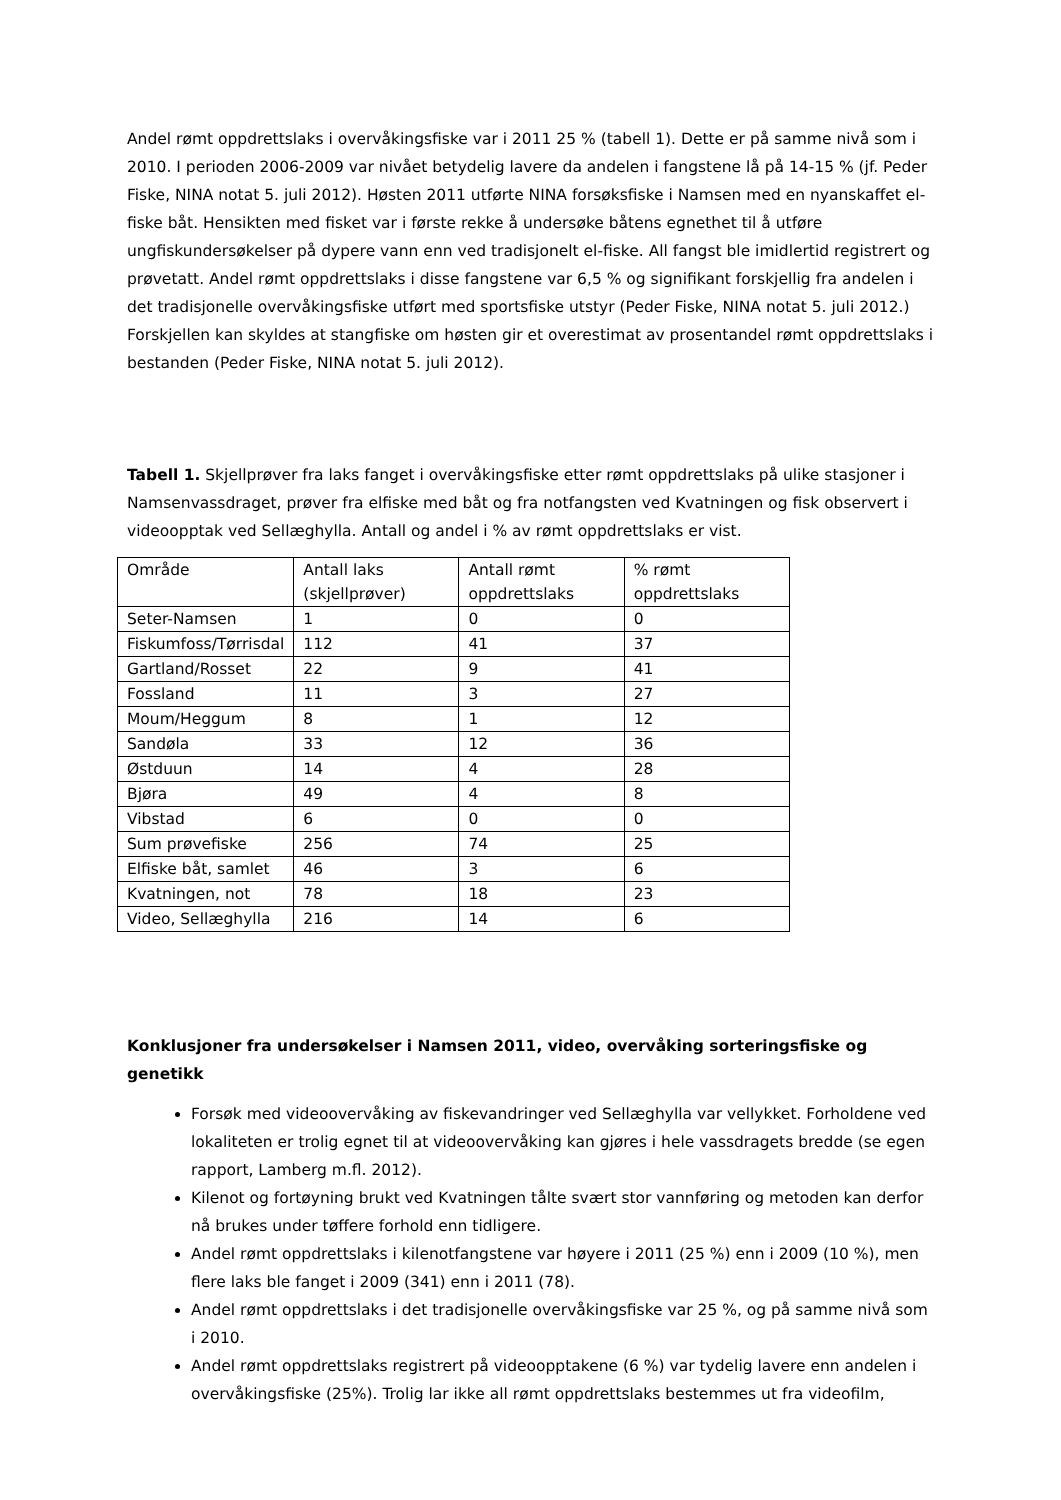Andel rømt oppdrettslaks i overvåkingsfiske var i 2011 25 % (tabell 1). Dette er på samme nivå som i 2010. I perioden 2006-2009 var nivået betydelig lavere da andelen i fangstene lå på 14-15 % (jf. Peder Fiske, NINA notat 5. juli 2012). Høsten 2011 utførte NINA forsøksfiske i Namsen med en nyanskaffet el-fiske båt. Hensikten med fisket var i første rekke å undersøke båtens egnethet til å utføre ungfiskundersøkelser på dypere vann enn ved tradisjonelt el-fiske. All fangst ble imidlertid registrert og prøvetatt. Andel rømt oppdrettslaks i disse fangstene var 6,5 % og signifikant forskjellig fra andelen i det tradisjonelle overvåkingsfiske utført med sportsfiske utstyr (Peder Fiske, NINA notat 5. juli 2012.) Forskjellen kan skyldes at stangfiske om høsten gir et overestimat av prosentandel rømt oppdrettslaks i bestanden (Peder Fiske, NINA notat 5. juli 2012).
Tabell 1. Skjellprøver fra laks fanget i overvåkingsfiske etter rømt oppdrettslaks på ulike stasjoner i Namsenvassdraget, prøver fra elfiske med båt og fra notfangsten ved Kvatningen og fisk observert i videoopptak ved Sellæghylla. Antall og andel i % av rømt oppdrettslaks er vist.
| Område | Antall laks (skjellprøver) | Antall rømt oppdrettslaks | % rømt oppdrettslaks |
| Seter-Namsen | 1 | 0 | 0 |
| Fiskumfoss/Tørrisdal | 112 | 41 | 37 |
| Gartland/Rosset | 22 | 9 | 41 |
| Fossland | 11 | 3 | 27 |
| Moum/Heggum | 8 | 1 | 12 |
| Sandøla | 33 | 12 | 36 |
| Østduun | 14 | 4 | 28 |
| Bjøra | 49 | 4 | 8 |
| Vibstad | 6 | 0 | 0 |
| Sum prøvefiske | 256 | 74 | 25 |
| Elfiske båt, samlet | 46 | 3 | 6 |
| Kvatningen, not | 78 | 18 | 23 |
| Video, Sellæghylla | 216 | 14 | 6 |
Konklusjoner fra undersøkelser i Namsen 2011, video, overvåking sorteringsfiske og genetikk
Forsøk med videoovervåking av fiskevandringer ved Sellæghylla var vellykket. Forholdene ved lokaliteten er trolig egnet til at videoovervåking kan gjøres i hele vassdragets bredde (se egen rapport, Lamberg m.fl. 2012).
Kilenot og fortøyning brukt ved Kvatningen tålte svært stor vannføring og metoden kan derfor nå brukes under tøffere forhold enn tidligere.
Andel rømt oppdrettslaks i kilenotfangstene var høyere i 2011 (25 %) enn i 2009 (10 %), men flere laks ble fanget i 2009 (341) enn i 2011 (78).
Andel rømt oppdrettslaks i det tradisjonelle overvåkingsfiske var 25 %, og på samme nivå som i 2010.
Andel rømt oppdrettslaks registrert på videoopptakene (6 %) var tydelig lavere enn andelen i overvåkingsfiske (25%). Trolig lar ikke all rømt oppdrettslaks bestemmes ut fra videofilm,